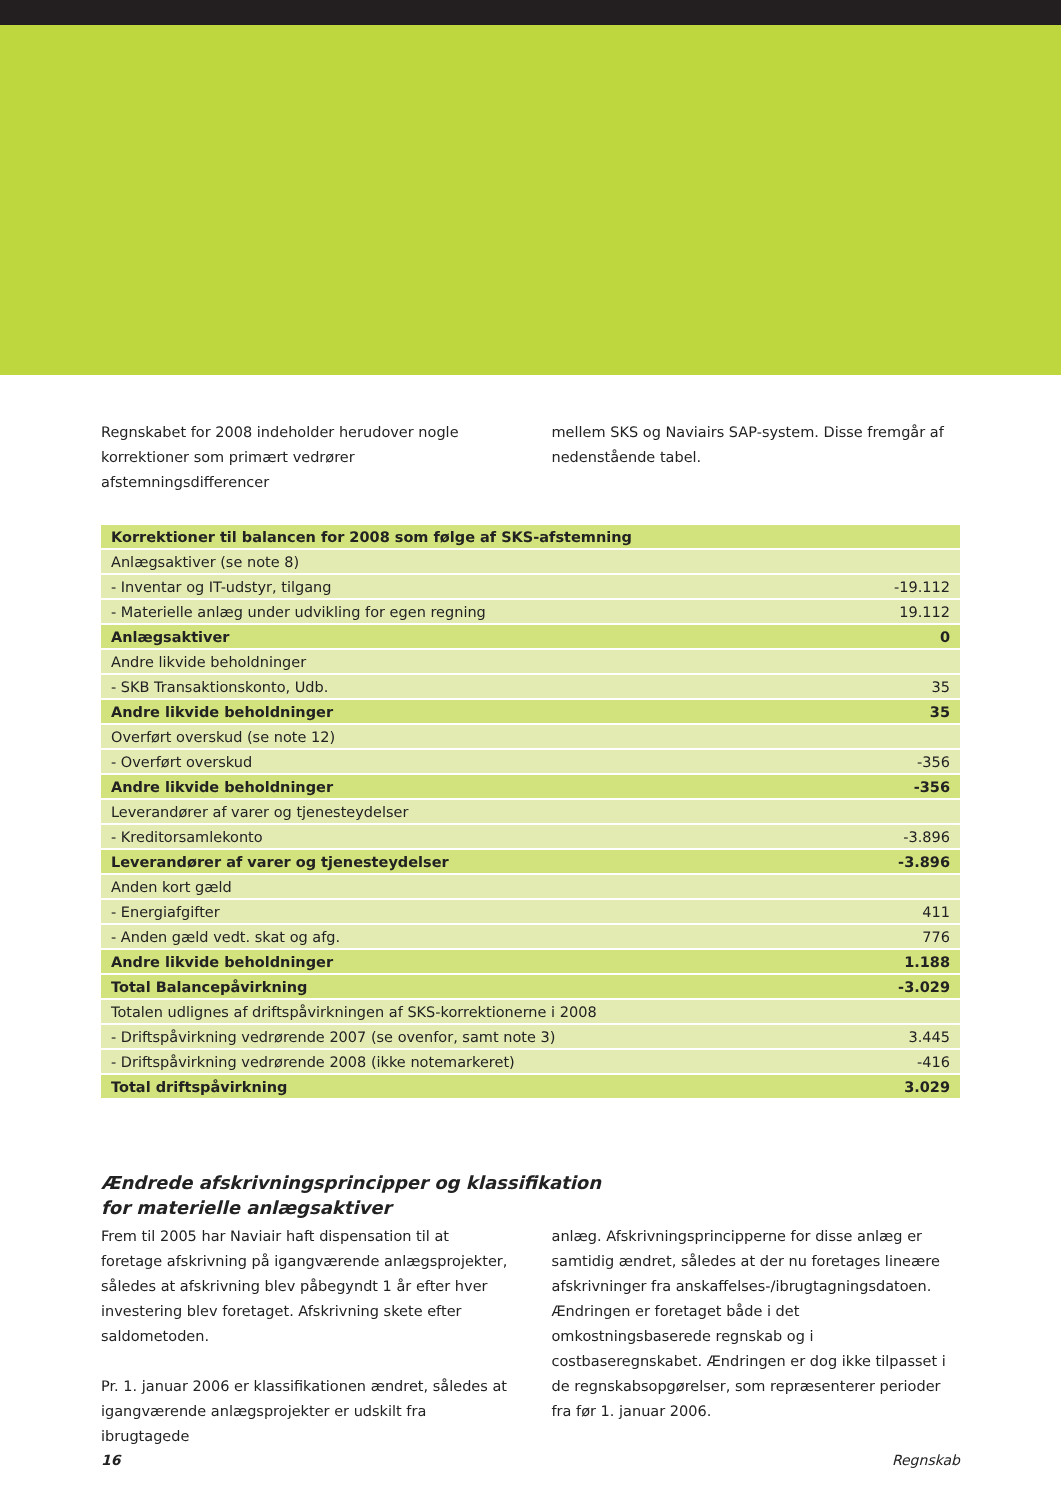Regnskabet for 2008 indeholder herudover nogle korrektioner som primært vedrører afstemningsdifferencer
mellem SKS og Naviairs SAP-system. Disse fremgår af nedenstående tabel.
| Korrektioner til balancen for 2008 som følge af SKS-afstemning | |
| Anlægsaktiver (se note 8) | |
| - Inventar og IT-udstyr, tilgang | -19.112 |
| - Materielle anlæg under udvikling for egen regning | 19.112 |
| Anlægsaktiver | 0 |
| Andre likvide beholdninger | |
| - SKB Transaktionskonto, Udb. | 35 |
| Andre likvide beholdninger | 35 |
| Overført overskud (se note 12) | |
| - Overført overskud | -356 |
| Andre likvide beholdninger | -356 |
| Leverandører af varer og tjenesteydelser | |
| - Kreditorsamlekonto | -3.896 |
| Leverandører af varer og tjenesteydelser | -3.896 |
| Anden kort gæld | |
| - Energiafgifter | 411 |
| - Anden gæld vedt. skat og afg. | 776 |
| Andre likvide beholdninger | 1.188 |
| Total Balancepåvirkning | -3.029 |
| Totalen udlignes af driftspåvirkningen af SKS-korrektionerne i 2008 | |
| - Driftspåvirkning vedrørende 2007 (se ovenfor, samt note 3) | 3.445 |
| - Driftspåvirkning vedrørende 2008 (ikke notemarkeret) | -416 |
| Total driftspåvirkning | 3.029 |
Ændrede afskrivningsprincipper og klassifikation
for materielle anlægsaktiver
Frem til 2005 har Naviair haft dispensation til at foretage afskrivning på igangværende anlægsprojekter, således at afskrivning blev påbegyndt 1 år efter hver investering blev foretaget. Afskrivning skete efter saldometoden.
Pr. 1. januar 2006 er klassifikationen ændret, således at igangværende anlægsprojekter er udskilt fra ibrugtagede
anlæg. Afskrivningsprincipperne for disse anlæg er samtidig ændret, således at der nu foretages lineære afskrivninger fra anskaffelses-/ibrugtagningsdatoen. Ændringen er foretaget både i det omkostningsbaserede regnskab og i costbaseregnskabet. Ændringen er dog ikke tilpasset i de regnskabsopgørelser, som repræsenterer perioder fra før 1. januar 2006.
16 Regnskab